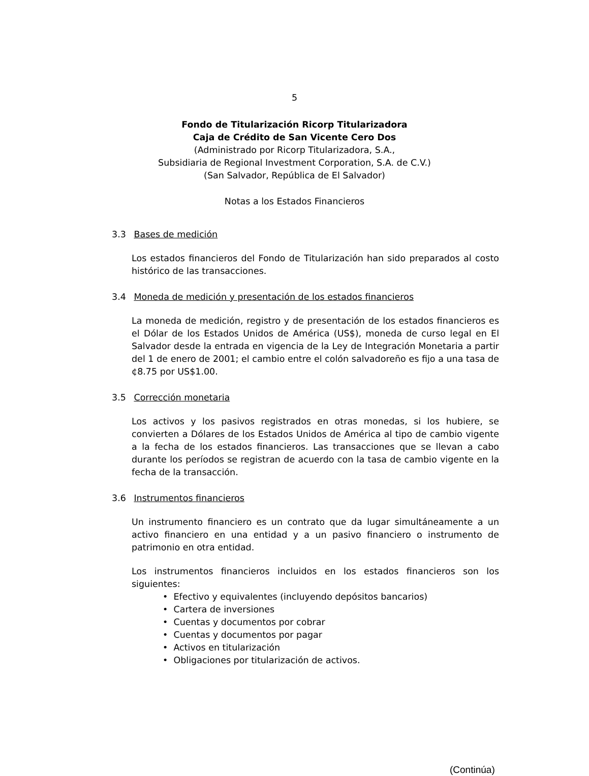5
Fondo de Titularización Ricorp Titularizadora
Caja de Crédito de San Vicente Cero Dos
(Administrado por Ricorp Titularizadora, S.A.,
Subsidiaria de Regional Investment Corporation, S.A. de C.V.)
(San Salvador, República de El Salvador)
Notas a los Estados Financieros
3.3 Bases de medición
Los estados financieros del Fondo de Titularización han sido preparados al costo histórico de las transacciones.
3.4 Moneda de medición y presentación de los estados financieros
La moneda de medición, registro y de presentación de los estados financieros es el Dólar de los Estados Unidos de América (US$), moneda de curso legal en El Salvador desde la entrada en vigencia de la Ley de Integración Monetaria a partir del 1 de enero de 2001; el cambio entre el colón salvadoreño es fijo a una tasa de ¢8.75 por US$1.00.
3.5 Corrección monetaria
Los activos y los pasivos registrados en otras monedas, si los hubiere, se convierten a Dólares de los Estados Unidos de América al tipo de cambio vigente a la fecha de los estados financieros. Las transacciones que se llevan a cabo durante los períodos se registran de acuerdo con la tasa de cambio vigente en la fecha de la transacción.
3.6 Instrumentos financieros
Un instrumento financiero es un contrato que da lugar simultáneamente a un activo financiero en una entidad y a un pasivo financiero o instrumento de patrimonio en otra entidad.
Los instrumentos financieros incluidos en los estados financieros son los siguientes:
• Efectivo y equivalentes (incluyendo depósitos bancarios)
• Cartera de inversiones
• Cuentas y documentos por cobrar
• Cuentas y documentos por pagar
• Activos en titularización
• Obligaciones por titularización de activos.
(Continúa)